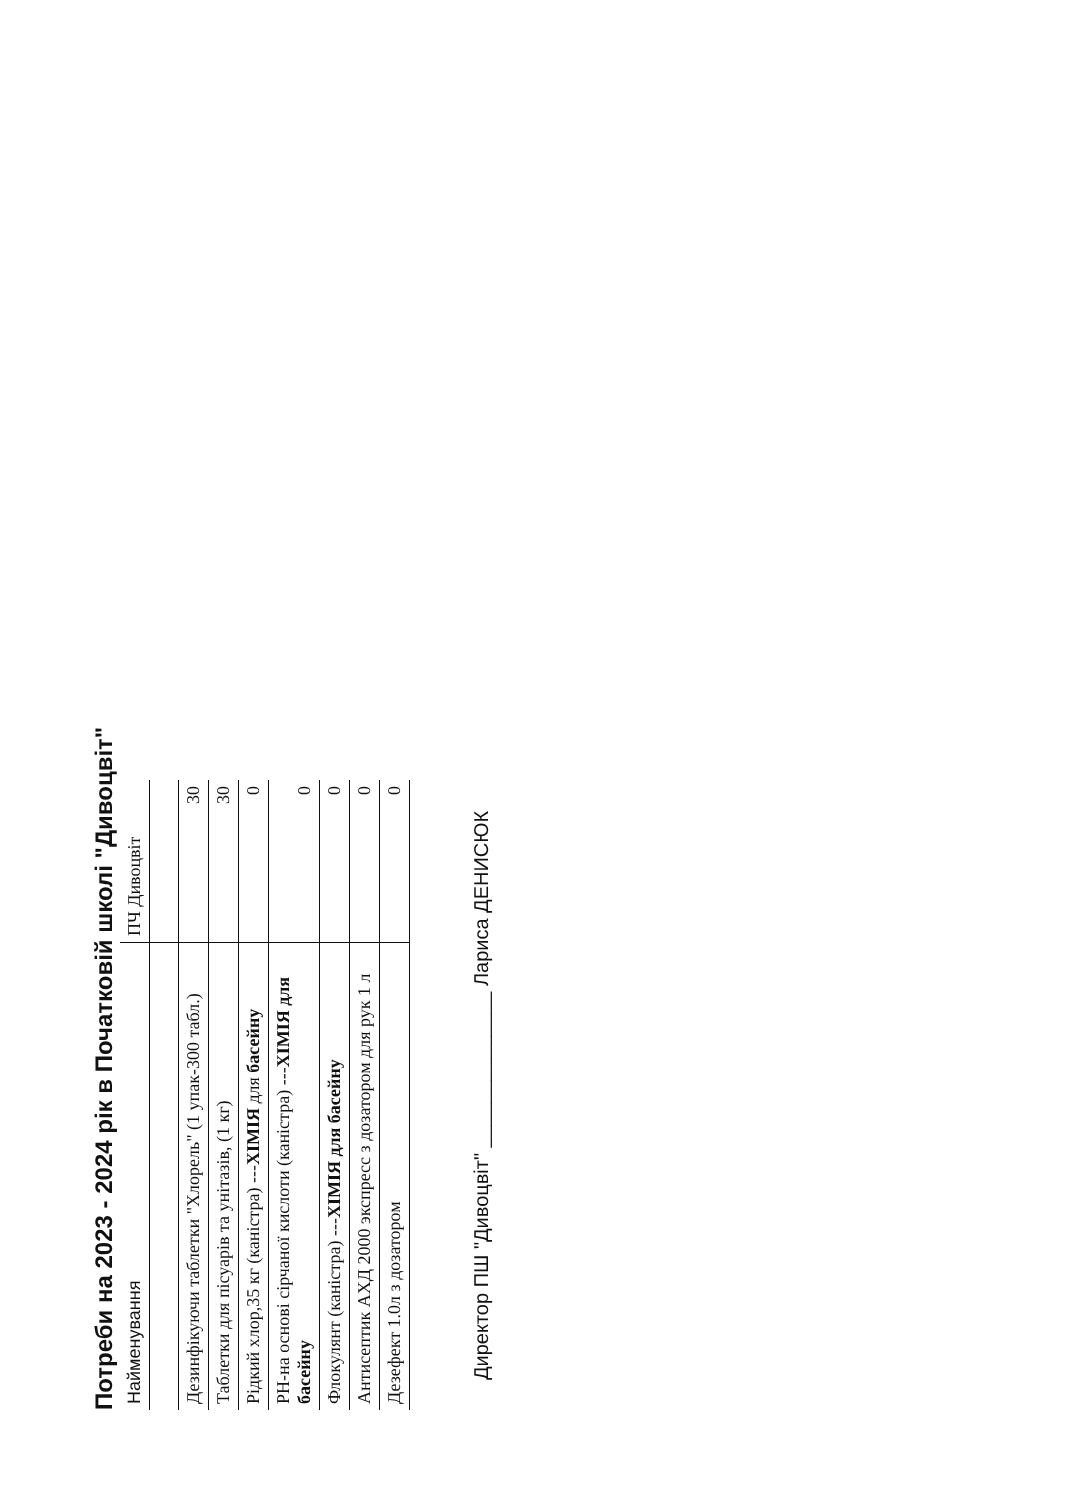Потреби на 2023 - 2024 рік в Початковій школі "Дивоцвіт"
| Найменування | ПЧ Дивоцвіт |
| Дезинфікуючи таблетки "Хлорель" (1 упак-300 табл.) | 30 |
| Таблетки для пісуарів та унітазів, (1 кг) | 30 |
| Рідкий хлор,35 кг (каністра) --- ХІМІЯ для басейну | 0 |
| РН-на основі сірчаної кислоти (каністра) --- ХІМІЯ для басейну | 0 |
| Флокулянт (каністра) --- ХІМІЯ для басейну | 0 |
| Антисептик АХД 2000 экспресс з дозатором для рук 1 л | 0 |
| Дезефект 1.0л з дозатором | 0 |
Директор ПШ "Дивоцвіт" ______________ Лариса ДЕНИСЮК